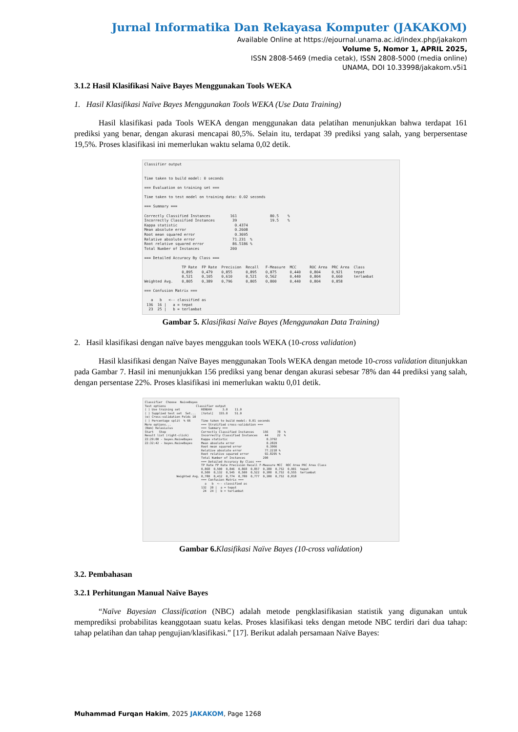Jurnal Informatika Dan Rekayasa Komputer (JAKAKOM)
Available Online at https://ejournal.unama.ac.id/index.php/jakakom
Volume 5, Nomor 1, APRIL 2025,
ISSN 2808-5469 (media cetak), ISSN 2808-5000 (media online)
UNAMA, DOI 10.33998/jakakom.v5i1
3.1.2 Hasil Klasifikasi Naïve Bayes Menggunakan Tools WEKA
1. Hasil Klasifikasi Naïve Bayes Menggunakan Tools WEKA (Use Data Training)
Hasil klasifikasi pada Tools WEKA dengan menggunakan data pelatihan menunjukkan bahwa terdapat 161 prediksi yang benar, dengan akurasi mencapai 80,5%. Selain itu, terdapat 39 prediksi yang salah, yang berpersentase 19,5%. Proses klasifikasi ini memerlukan waktu selama 0,02 detik.
Classifier output Time taken to build model: 0 seconds === Evaluation on training set === Time taken to test model on training data: 0.02 seconds === Summary === Correctly Classified Instances 161 80.5 % Incorrectly Classified Instances 39 19.5 % Kappa statistic 0.4374 Mean absolute error 0.2608 Root mean squared error 0.3695 Relative absolute error 71.231 % Root relative squared error 86.5186 % Total Number of Instances 200 === Detailed Accuracy By Class === TP Rate FP Rate Precision Recall F-Measure MCC ROC Area PRC Area Class 0,895 0,479 0,855 0,895 0,875 0,440 0,804 0,921 tepat 0,521 0,105 0,610 0,521 0,562 0,440 0,804 0,660 terlambat Weighted Avg. 0,805 0,389 0,796 0,805 0,800 0,440 0,804 0,858 === Confusion Matrix === a b <-- classified as 136 16 | a = tepat 23 25 | b = terlambat
Gambar 5. Klasifikasi Naïve Bayes (Menggunakan Data Training)
2. Hasil klasifikasi dengan naïve bayes menggukan tools WEKA (10-cross validation)
Hasil klasifikasi dengan Naïve Bayes menggunakan Tools WEKA dengan metode 10-cross validation ditunjukkan pada Gambar 7. Hasil ini menunjukkan 156 prediksi yang benar dengan akurasi sebesar 78% dan 44 prediksi yang salah, dengan persentase 22%. Proses klasifikasi ini memerlukan waktu 0,01 detik.
Classifier Choose NaiveBayes Test options Classifier output ( ) Use training set RENDAH 3.0 11.0 ( ) Supplied test set Set... [total] 155.0 51.0 (o) Cross-validation Folds 10 ( ) Percentage split % 66 Time taken to build model: 0.01 seconds More options... === Stratified cross-validation === (Nom) KelasLulus === Summary === Start Stop Correctly Classified Instances 156 78 % Result list (right-click) Incorrectly Classified Instances 44 22 % 22:29:00 - bayes.NaiveBayes Kappa statistic 0.3792 22:32:42 - bayes.NaiveBayes Mean absolute error 0.2829 Root mean squared error 0.3966 Relative absolute error 77.2218 % Root relative squared error 92.8295 % Total Number of Instances 200 === Detailed Accuracy By Class === TP Rate FP Rate Precision Recall F-Measure MCC ROC Area PRC Area Class 0,868 0,500 0,846 0,868 0,857 0,380 0,752 0,901 tepat 0,500 0,132 0,545 0,500 0,522 0,380 0,752 0,555 terlambat Weighted Avg. 0,780 0,412 0,774 0,780 0,777 0,380 0,752 0,818 === Confusion Matrix === a b <-- classified as 132 20 | a = tepat 24 24 | b = terlambat
Gambar 6. Klasifikasi Naïve Bayes (10-cross validation)
3.2. Pembahasan
3.2.1 Perhitungan Manual Naïve Bayes
“Naïve Bayesian Classification (NBC) adalah metode pengklasifikasian statistik yang digunakan untuk memprediksi probabilitas keanggotaan suatu kelas. Proses klasifikasi teks dengan metode NBC terdiri dari dua tahap: tahap pelatihan dan tahap pengujian/klasifikasi.” [17]. Berikut adalah persamaan Naïve Bayes:
Muhammad Furqan Hakim, 2025 JAKAKOM, Page 1268